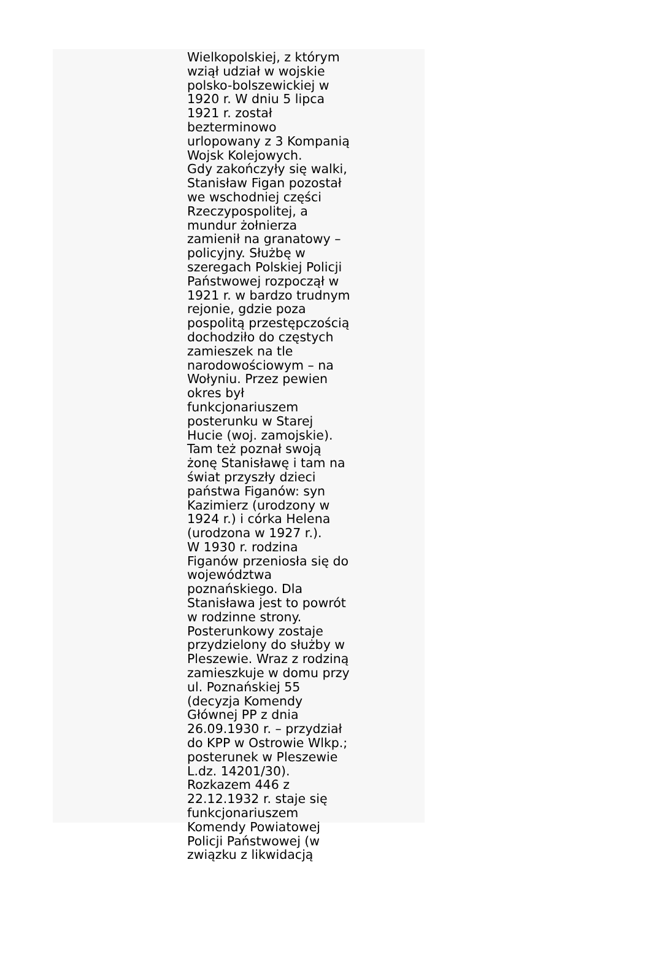Wielkopolskiej, z którym
wziął udział w wojskie
polsko-bolszewickiej w
1920 r. W dniu 5 lipca
1921 r. został
bezterminowo
urlopowany z 3 Kompanią
Wojsk Kolejowych.
Gdy zakończyły się walki,
Stanisław Figan pozostał
we wschodniej części
Rzeczypospolitej, a
mundur żołnierza
zamienił na granatowy –
policyjny. Służbę w
szeregach Polskiej Policji
Państwowej rozpoczął w
1921 r. w bardzo trudnym
rejonie, gdzie poza
pospolitą przestępczością
dochodziło do częstych
zamieszek na tle
narodowościowym – na
Wołyniu. Przez pewien
okres był
funkcjonariuszem
posterunku w Starej
Hucie (woj. zamojskie).
Tam też poznał swoją
żonę Stanisławę i tam na
świat przyszły dzieci
państwa Figanów: syn
Kazimierz (urodzony w
1924 r.) i córka Helena
(urodzona w 1927 r.).
W 1930 r. rodzina
Figanów przeniosła się do
województwa
poznańskiego. Dla
Stanisława jest to powrót
w rodzinne strony.
Posterunkowy zostaje
przydzielony do służby w
Pleszewie. Wraz z rodziną
zamieszkuje w domu przy
ul. Poznańskiej 55
(decyzja Komendy
Głównej PP z dnia
26.09.1930 r. – przydział
do KPP w Ostrowie Wlkp.;
posterunek w Pleszewie
L.dz. 14201/30).
Rozkazem 446 z
22.12.1932 r. staje się
funkcjonariuszem
Komendy Powiatowej
Policji Państwowej (w
związku z likwidacją